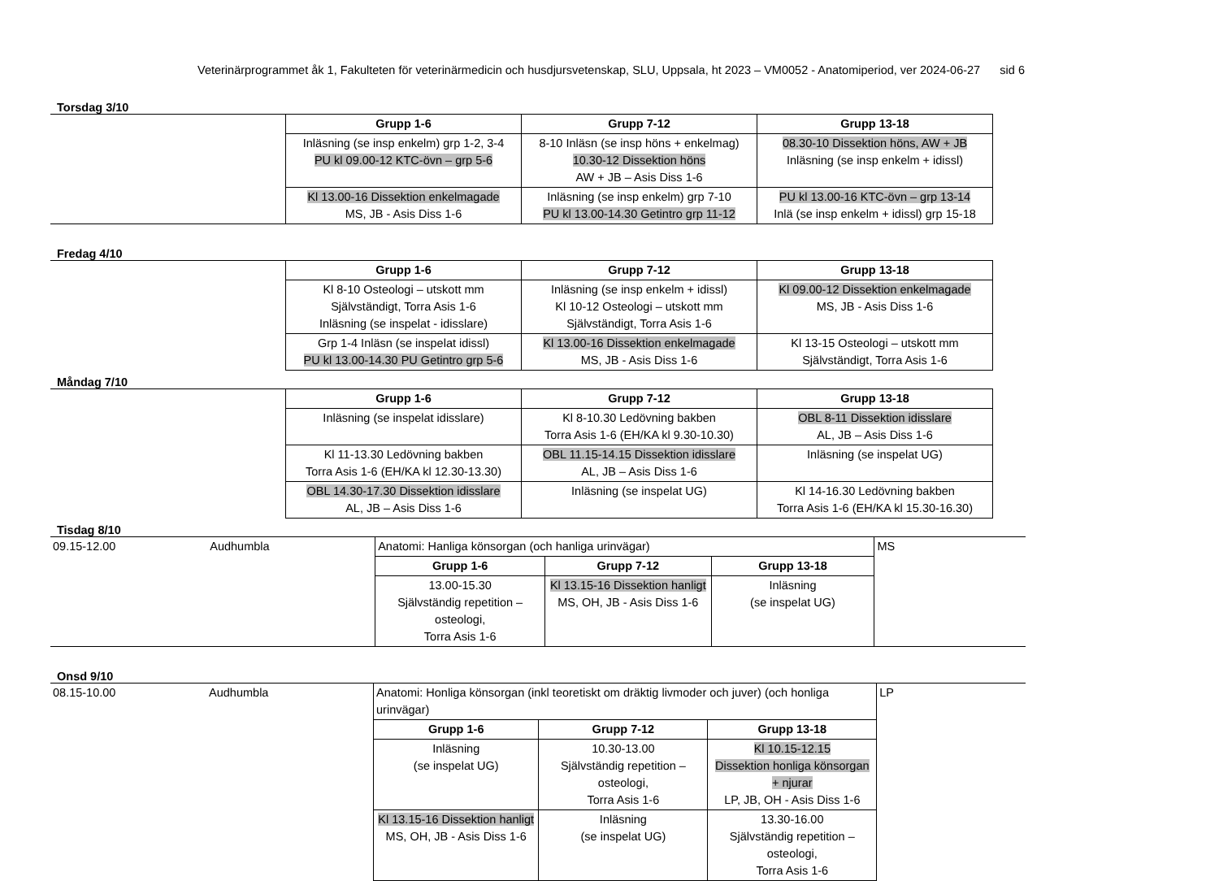Veterinärprogrammet åk 1, Fakulteten för veterinärmedicin och husdjursvetenskap, SLU, Uppsala, ht 2023 – VM0052 - Anatomiperiod, ver 2024-06-27 sid 6
Torsdag 3/10
| | Grupp 1-6 | Grupp 7-12 | Grupp 13-18 |
| | Inläsning (se insp enkelm) grp 1-2, 3-4 PU kl 09.00-12 KTC-övn – grp 5-6 | 8-10 Inläsn (se insp höns + enkelmag) 10.30-12 Dissektion höns AW + JB – Asis Diss 1-6 | 08.30-10 Dissektion höns, AW + JB Inläsning (se insp enkelm + idissl) |
| | Kl 13.00-16 Dissektion enkelmagade MS, JB - Asis Diss 1-6 | Inläsning (se insp enkelm) grp 7-10 PU kl 13.00-14.30 Getintro grp 11-12 | PU kl 13.00-16 KTC-övn – grp 13-14 Inlä (se insp enkelm + idissl) grp 15-18 |
Fredag 4/10
| | Grupp 1-6 | Grupp 7-12 | Grupp 13-18 |
| | Kl 8-10 Osteologi – utskott mm Självständigt, Torra Asis 1-6 Inläsning (se inspelat - idisslare) | Inläsning (se insp enkelm + idissl) Kl 10-12 Osteologi – utskott mm Självständigt, Torra Asis 1-6 | Kl 09.00-12 Dissektion enkelmagade MS, JB - Asis Diss 1-6 |
| | Grp 1-4 Inläsn (se inspelat idissl) PU kl 13.00-14.30 PU Getintro grp 5-6 | Kl 13.00-16 Dissektion enkelmagade MS, JB - Asis Diss 1-6 | Kl 13-15 Osteologi – utskott mm Självständigt, Torra Asis 1-6 |
Måndag 7/10
| | Grupp 1-6 | Grupp 7-12 | Grupp 13-18 |
| | Inläsning (se inspelat idisslare) | Kl 8-10.30 Ledövning bakben Torra Asis 1-6 (EH/KA kl 9.30-10.30) | OBL 8-11 Dissektion idisslare AL, JB – Asis Diss 1-6 |
| | Kl 11-13.30 Ledövning bakben Torra Asis 1-6 (EH/KA kl 12.30-13.30) | OBL 11.15-14.15 Dissektion idisslare AL, JB – Asis Diss 1-6 | Inläsning (se inspelat UG) |
| | OBL 14.30-17.30 Dissektion idisslare AL, JB – Asis Diss 1-6 | Inläsning (se inspelat UG) | Kl 14-16.30 Ledövning bakben Torra Asis 1-6 (EH/KA kl 15.30-16.30) |
Tisdag 8/10
| 09.15-12.00 | Audhumbla | Anatomi: Hanliga könsorgan (och hanliga urinvägar) | | | MS |
| | | Grupp 1-6 | Grupp 7-12 | Grupp 13-18 | |
| | | 13.00-15.30 Självständig repetition – osteologi, Torra Asis 1-6 | Kl 13.15-16 Dissektion hanligt MS, OH, JB - Asis Diss 1-6 | Inläsning (se inspelat UG) | |
Onsd 9/10
| 08.15-10.00 | Audhumbla | Anatomi: Honliga könsorgan (inkl teoretiskt om dräktig livmoder och juver) (och honliga urinvägar) | | | LP |
| | | Grupp 1-6 | Grupp 7-12 | Grupp 13-18 | |
| | | Inläsning (se inspelat UG) | 10.30-13.00 Självständig repetition – osteologi, Torra Asis 1-6 | Kl 10.15-12.15 Dissektion honliga könsorgan + njurar LP, JB, OH - Asis Diss 1-6 | |
| | | Kl 13.15-16 Dissektion hanligt MS, OH, JB - Asis Diss 1-6 | Inläsning (se inspelat UG) | 13.30-16.00 Självständig repetition – osteologi, Torra Asis 1-6 | |